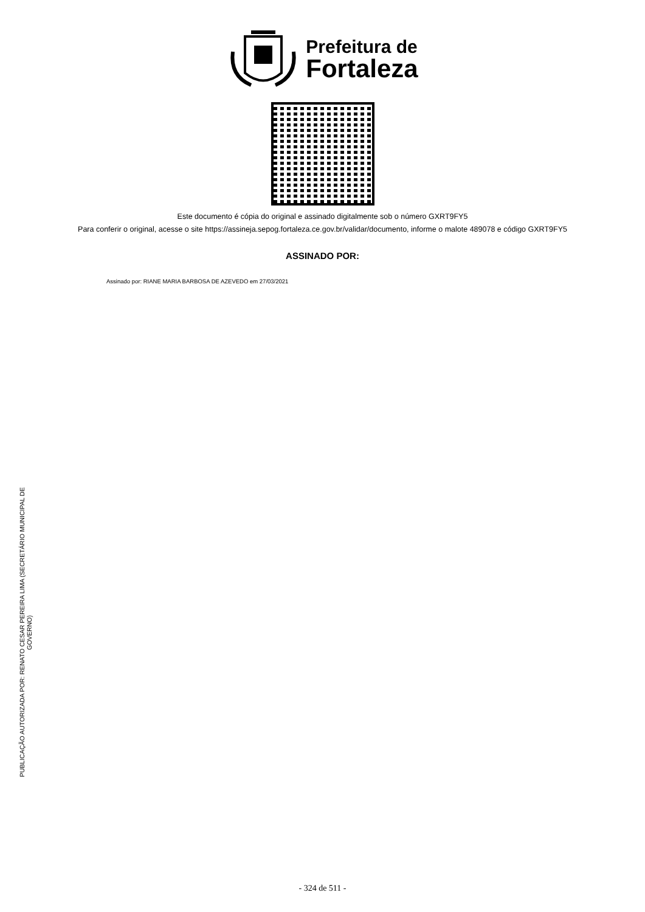Prefeitura de
Fortaleza
Este documento é cópia do original e assinado digitalmente sob o número GXRT9FY5
Para conferir o original, acesse o site https://assineja.sepog.fortaleza.ce.gov.br/validar/documento, informe o malote 489078 e código GXRT9FY5
ASSINADO POR:
Assinado por: RIANE MARIA BARBOSA DE AZEVEDO em 27/03/2021
PUBLICAÇÃO AUTORIZADA POR: RENATO CESAR PEREIRA LIMA (SECRETÁRIO MUNICIPAL DE GOVERNO)
- 324 de 511 -